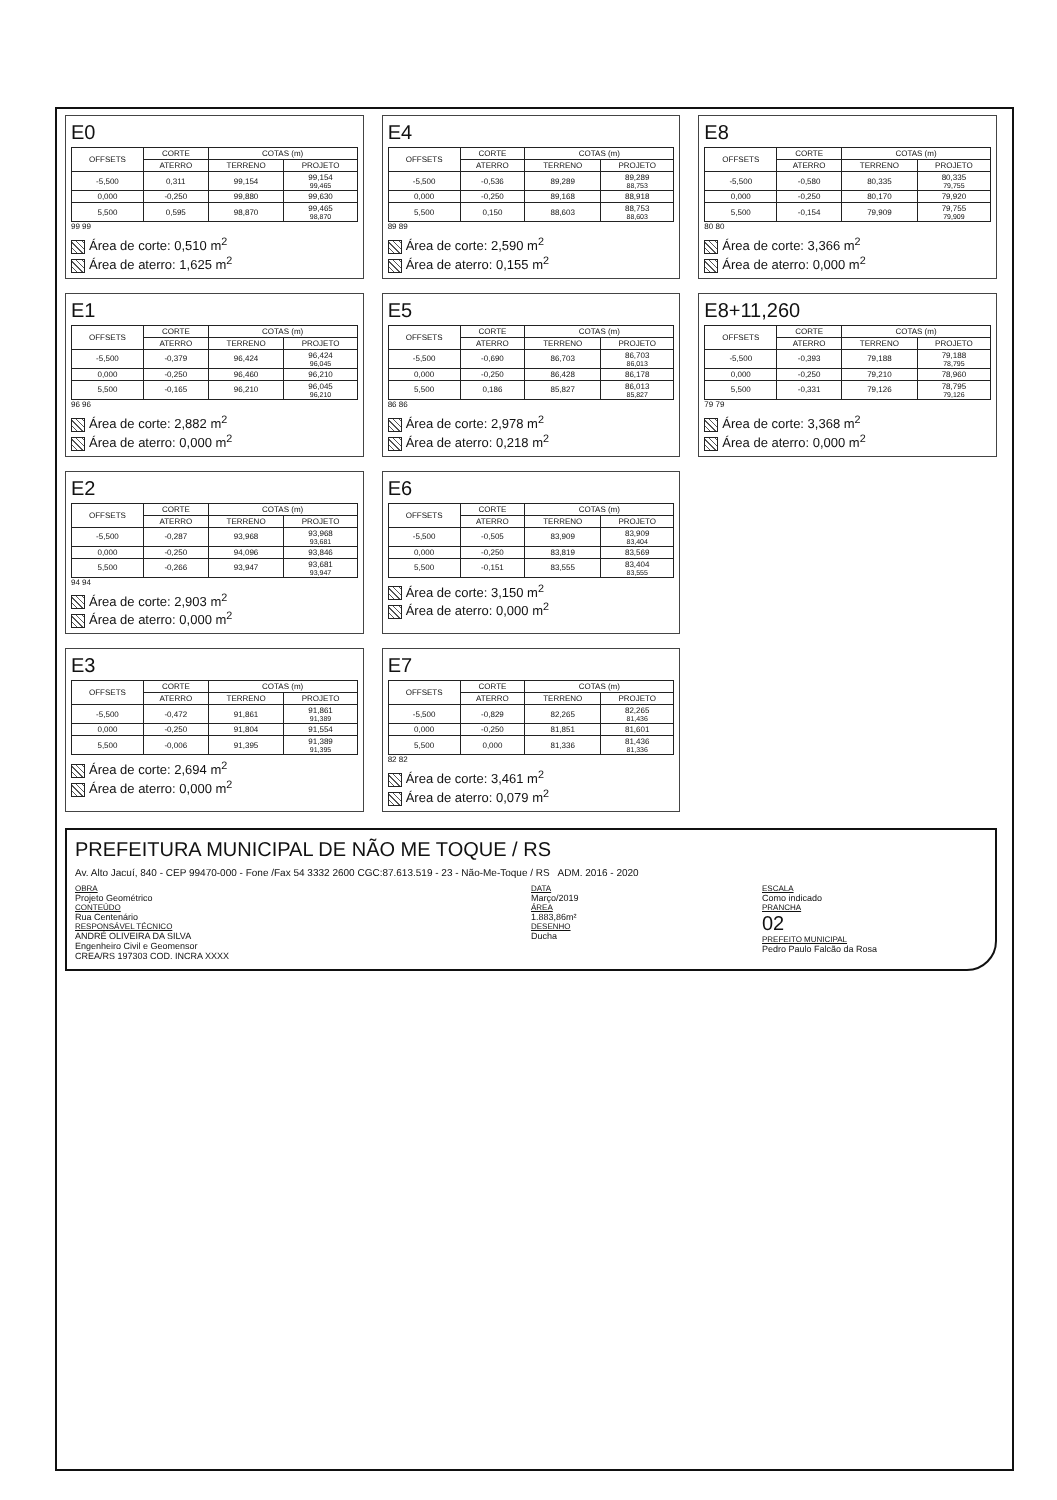E0
| OFFSETS | CORTE | COTAS (m) | |
| --- | --- | --- | --- |
| | ATERRO | TERRENO | PROJETO |
| -5,500 | 0,311 | 99,154 | 99,154 99,465 |
| 0,000 | -0,250 | 99,880 | 99,630 |
| 5,500 | 0,595 | 98,870 | 99,465 98,870 |
99 99
Área de corte: 0,510 m<sup>2</sup>
Área de aterro: 1,625 m<sup>2</sup>
E4
| OFFSETS | CORTE | COTAS (m) | |
| --- | --- | --- | --- |
| | ATERRO | TERRENO | PROJETO |
| -5,500 | -0,536 | 89,289 | 89,289 88,753 |
| 0,000 | -0,250 | 89,168 | 88,918 |
| 5,500 | 0,150 | 88,603 | 88,753 88,603 |
89 89
Área de corte: 2,590 m<sup>2</sup>
Área de aterro: 0,155 m<sup>2</sup>
E8
| OFFSETS | CORTE | COTAS (m) | |
| --- | --- | --- | --- |
| | ATERRO | TERRENO | PROJETO |
| -5,500 | -0,580 | 80,335 | 80,335 79,755 |
| 0,000 | -0,250 | 80,170 | 79,920 |
| 5,500 | -0,154 | 79,909 | 79,755 79,909 |
80 80
Área de corte: 3,366 m<sup>2</sup>
Área de aterro: 0,000 m<sup>2</sup>
E1
| OFFSETS | CORTE | COTAS (m) | |
| --- | --- | --- | --- |
| | ATERRO | TERRENO | PROJETO |
| -5,500 | -0,379 | 96,424 | 96,424 96,045 |
| 0,000 | -0,250 | 96,460 | 96,210 |
| 5,500 | -0,165 | 96,210 | 96,045 96,210 |
96 96
Área de corte: 2,882 m<sup>2</sup>
Área de aterro: 0,000 m<sup>2</sup>
E5
| OFFSETS | CORTE | COTAS (m) | |
| --- | --- | --- | --- |
| | ATERRO | TERRENO | PROJETO |
| -5,500 | -0,690 | 86,703 | 86,703 86,013 |
| 0,000 | -0,250 | 86,428 | 86,178 |
| 5,500 | 0,186 | 85,827 | 86,013 85,827 |
86 86
Área de corte: 2,978 m<sup>2</sup>
Área de aterro: 0,218 m<sup>2</sup>
E8+11,260
| OFFSETS | CORTE | COTAS (m) | |
| --- | --- | --- | --- |
| | ATERRO | TERRENO | PROJETO |
| -5,500 | -0,393 | 79,188 | 79,188 78,795 |
| 0,000 | -0,250 | 79,210 | 78,960 |
| 5,500 | -0,331 | 79,126 | 78,795 79,126 |
79 79
Área de corte: 3,368 m<sup>2</sup>
Área de aterro: 0,000 m<sup>2</sup>
E2
| OFFSETS | CORTE | COTAS (m) | |
| --- | --- | --- | --- |
| | ATERRO | TERRENO | PROJETO |
| -5,500 | -0,287 | 93,968 | 93,968 93,681 |
| 0,000 | -0,250 | 94,096 | 93,846 |
| 5,500 | -0,266 | 93,947 | 93,681 93,947 |
94 94
Área de corte: 2,903 m<sup>2</sup>
Área de aterro: 0,000 m<sup>2</sup>
E6
| OFFSETS | CORTE | COTAS (m) | |
| --- | --- | --- | --- |
| | ATERRO | TERRENO | PROJETO |
| -5,500 | -0,505 | 83,909 | 83,909 83,404 |
| 0,000 | -0,250 | 83,819 | 83,569 |
| 5,500 | -0,151 | 83,555 | 83,404 83,555 |
Área de corte: 3,150 m<sup>2</sup>
Área de aterro: 0,000 m<sup>2</sup>
E3
| OFFSETS | CORTE | COTAS (m) | |
| --- | --- | --- | --- |
| | ATERRO | TERRENO | PROJETO |
| -5,500 | -0,472 | 91,861 | 91,861 91,389 |
| 0,000 | -0,250 | 91,804 | 91,554 |
| 5,500 | -0,006 | 91,395 | 91,389 91,395 |
Área de corte: 2,694 m<sup>2</sup>
Área de aterro: 0,000 m<sup>2</sup>
E7
| OFFSETS | CORTE | COTAS (m) | |
| --- | --- | --- | --- |
| | ATERRO | TERRENO | PROJETO |
| -5,500 | -0,829 | 82,265 | 82,265 81,436 |
| 0,000 | -0,250 | 81,851 | 81,601 |
| 5,500 | 0,000 | 81,336 | 81,436 81,336 |
82 82
Área de corte: 3,461 m<sup>2</sup>
Área de aterro: 0,079 m<sup>2</sup>
PREFEITURA MUNICIPAL DE NÃO ME TOQUE / RS
Av. Alto Jacuí, 840 - CEP 99470-000 - Fone /Fax 54 3332 2600 CGC:87.613.519 - 23 - Não-Me-Toque / RS ADM. 2016 - 2020
OBRA
Projeto Geométrico
CONTEÚDO
Rua Centenário
RESPONSÁVEL TÉCNICO
ANDRÉ OLIVEIRA DA SILVA
Engenheiro Civil e Geomensor
CREA/RS 197303 COD. INCRA XXXX
DATA
Março/2019
ÁREA
1.883,86m²
DESENHO
Ducha
ESCALA
Como indicado
PRANCHA
02
PREFEITO MUNICIPAL
Pedro Paulo Falcão da Rosa